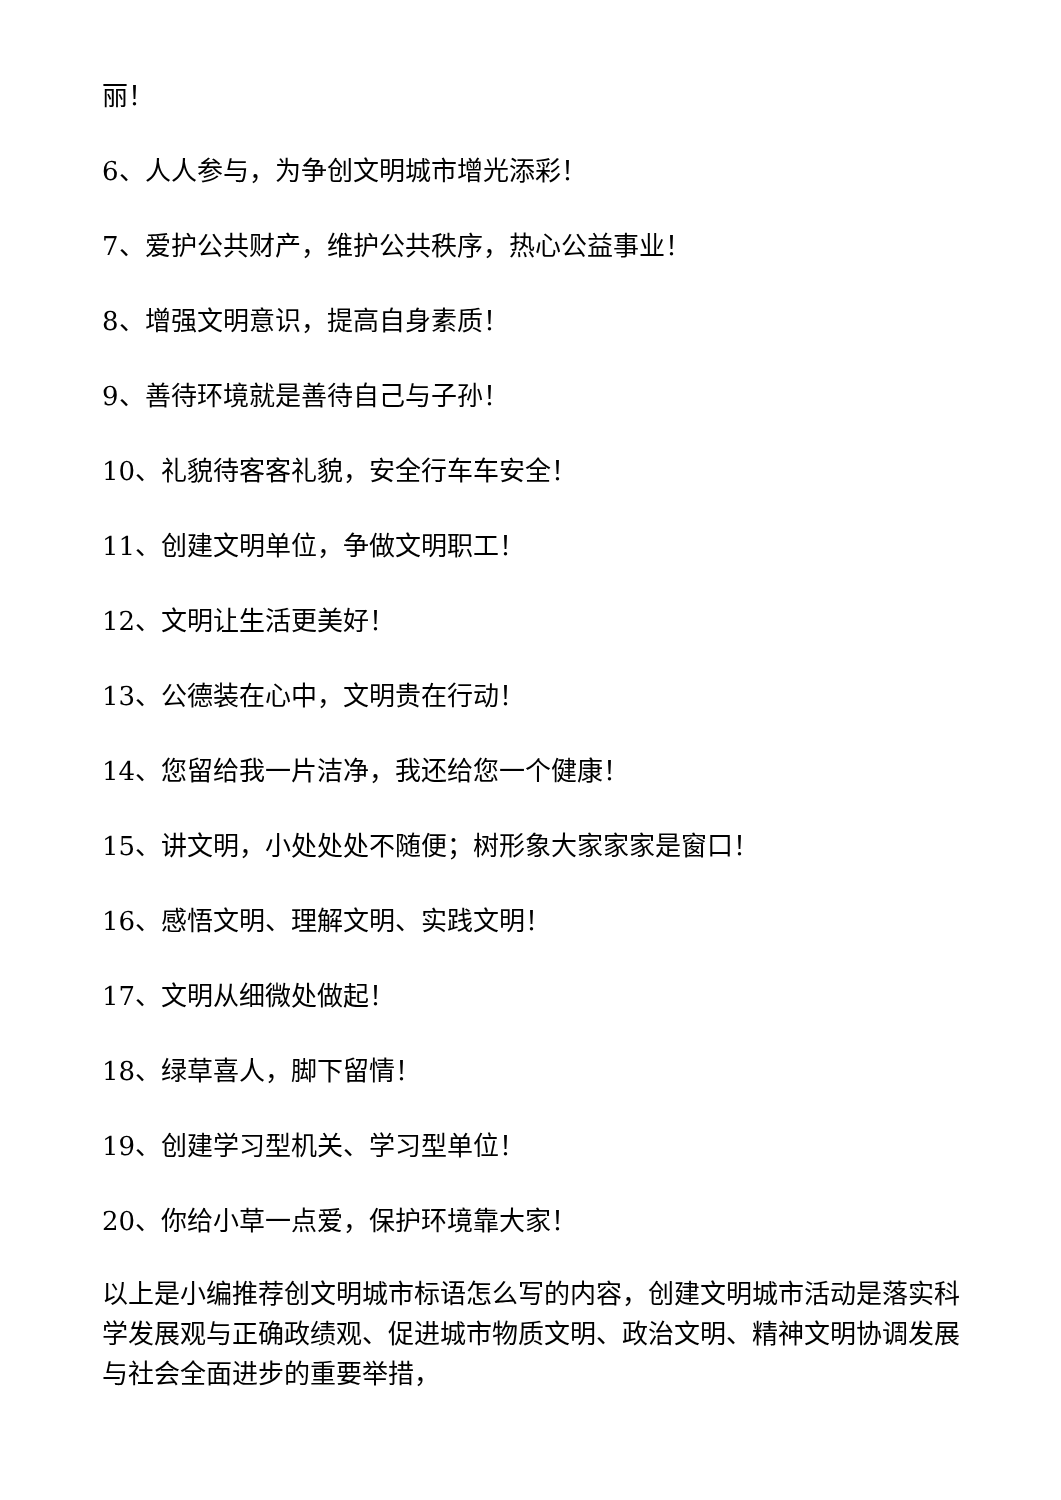丽！
6、人人参与，为争创文明城市增光添彩！
7、爱护公共财产，维护公共秩序，热心公益事业！
8、增强文明意识，提高自身素质！
9、善待环境就是善待自己与子孙！
10、礼貌待客客礼貌，安全行车车安全！
11、创建文明单位，争做文明职工！
12、文明让生活更美好！
13、公德装在心中，文明贵在行动！
14、您留给我一片洁净，我还给您一个健康！
15、讲文明，小处处处不随便；树形象大家家家是窗口！
16、感悟文明、理解文明、实践文明！
17、文明从细微处做起！
18、绿草喜人，脚下留情！
19、创建学习型机关、学习型单位！
20、你给小草一点爱，保护环境靠大家！
以上是小编推荐创文明城市标语怎么写的内容，创建文明城市活动是落实科学发展观与正确政绩观、促进城市物质文明、政治文明、精神文明协调发展与社会全面进步的重要举措，